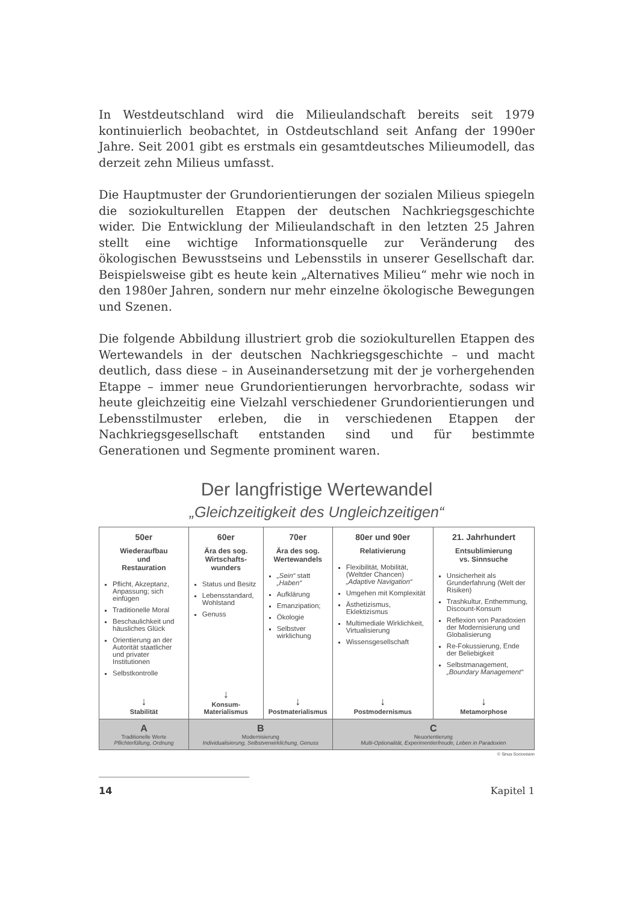In Westdeutschland wird die Milieulandschaft bereits seit 1979 kontinuierlich beobachtet, in Ostdeutschland seit Anfang der 1990er Jahre. Seit 2001 gibt es erstmals ein gesamtdeutsches Milieumodell, das derzeit zehn Milieus umfasst.
Die Hauptmuster der Grundorientierungen der sozialen Milieus spiegeln die soziokulturellen Etappen der deutschen Nachkriegsgeschichte wider. Die Entwicklung der Milieulandschaft in den letzten 25 Jahren stellt eine wichtige Informationsquelle zur Veränderung des ökologischen Bewusstseins und Lebensstils in unserer Gesellschaft dar. Beispielsweise gibt es heute kein „Alternatives Milieu“ mehr wie noch in den 1980er Jahren, sondern nur mehr einzelne ökologische Bewegungen und Szenen.
Die folgende Abbildung illustriert grob die soziokulturellen Etappen des Wertewandels in der deutschen Nachkriegsgeschichte – und macht deutlich, dass diese – in Auseinandersetzung mit der je vorhergehenden Etappe – immer neue Grundorientierungen hervorbrachte, sodass wir heute gleichzeitig eine Vielzahl verschiedener Grundorientierungen und Lebensstilmuster erleben, die in verschiedenen Etappen der Nachkriegsgesellschaft entstanden sind und für bestimmte Generationen und Segmente prominent waren.
Der langfristige Wertewandel
„Gleichzeitigkeit des Ungleichzeitigen“
| 50er | 60er | 70er | 80er und 90er | 21. Jahrhundert |
| --- | --- | --- | --- | --- |
| Wiederaufbau und Restauration Pflicht, Akzeptanz, Anpassung; sich einfügen Traditionelle Moral Beschaulichkeit und häusliches Glück Orientierung an der Autorität staatlicher und privater Institutionen Selbstkontrolle | Ära des sog. Wirtschafts- wunders Status und Besitz Lebensstandard, Wohlstand Genuss | Ära des sog. Wertewandels „Sein“ statt „Haben“ Aufklärung Emanzipation; Ökologie Selbstver wirklichung | Relativierung Flexibilität, Mobilität, (Weltder Chancen) „Adaptive Navigation“ Umgehen mit Komplexität Ästhetizismus, Eklektizismus Multimediale Wirklichkeit, Virtualisierung Wissensgesellschaft | Entsublimierung vs. Sinnsuche Unsicherheit als Grunderfahrung (Welt der Risiken) Trashkultur, Enthemmung, Discount-Konsum Reflexion von Paradoxien der Modernisierung und Globalisierung Re-Fokussierung, Ende der Beliebigkeit Selbstmanagement, „Boundary Management“ |
| ↓ Stabilität | ↓ Konsum-Materialismus | ↓ Postmaterialismus | ↓ Postmodernismus | ↓ Metamorphose |
| A Traditionelle Werte Pflichterfüllung, Ordnung | B Modernisierung Individualisierung, Selbstverwirklichung, Genuss | | C Neuorientierung Multi-Optionalität, Experimentierfreude, Leben in Paradoxien | |
© Sinus Sociovision
14 Kapitel 1